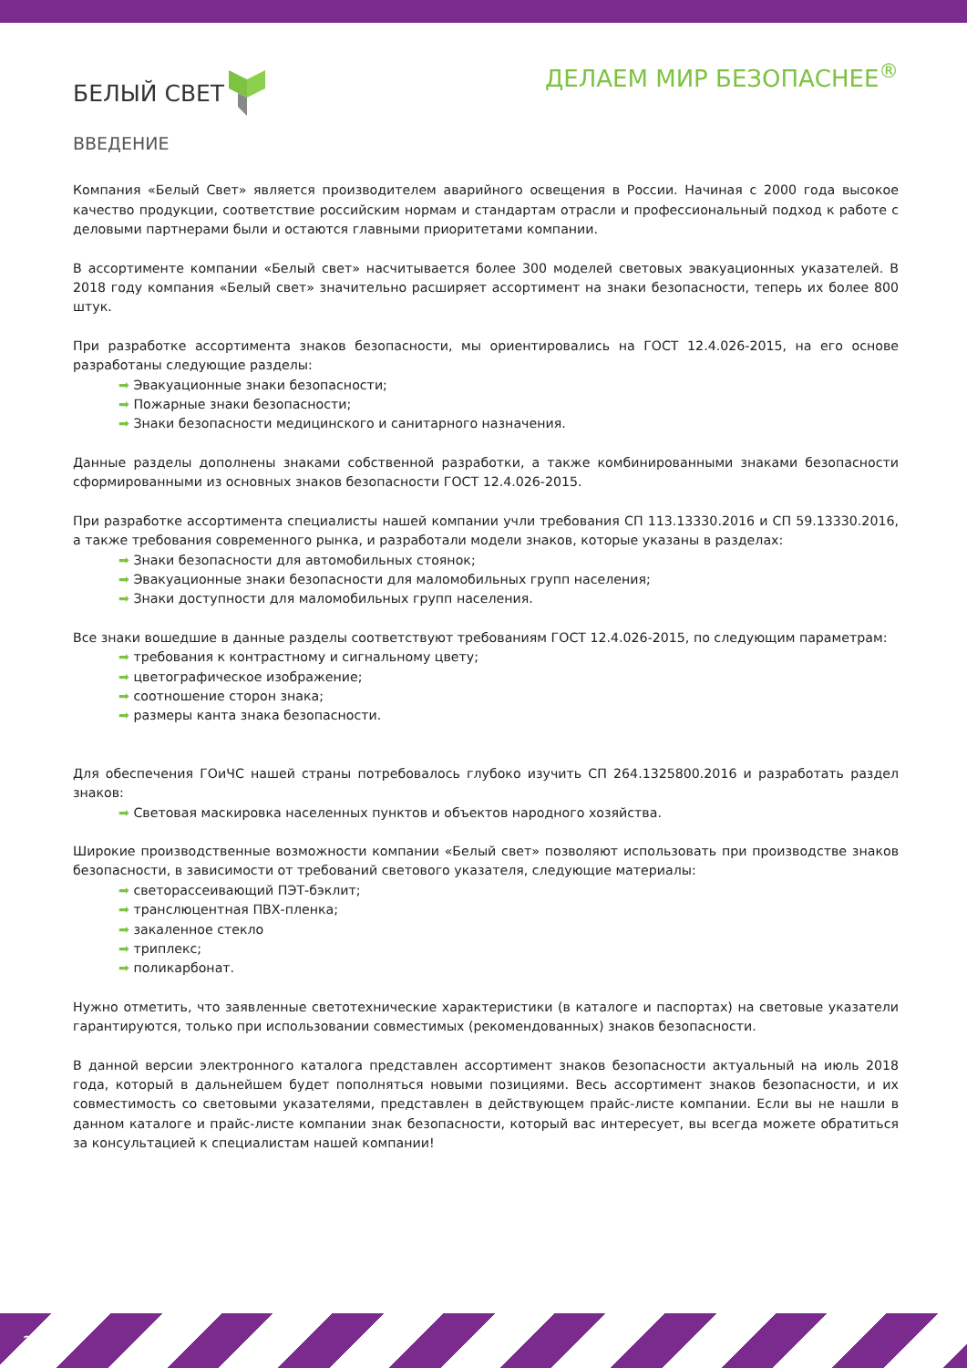БЕЛЫЙ СВЕТ
ДЕЛАЕМ МИР БЕЗОПАСНЕЕ<sup>®</sup>
ВВЕДЕНИЕ
Компания «Белый Свет» является производителем аварийного освещения в России. Начиная с 2000 года высокое качество продукции, соответствие российским нормам и стандартам отрасли и профессиональный подход к работе с деловыми партнерами были и остаются главными приоритетами компании.
В ассортименте компании «Белый свет» насчитывается более 300 моделей световых эвакуационных указателей. В 2018 году компания «Белый свет» значительно расширяет ассортимент на знаки безопасности, теперь их более 800 штук.
При разработке ассортимента знаков безопасности, мы ориентировались на ГОСТ 12.4.026-2015, на его основе разработаны следующие разделы:
Эвакуационные знаки безопасности;
Пожарные знаки безопасности;
Знаки безопасности медицинского и санитарного назначения.
Данные разделы дополнены знаками собственной разработки, а также комбинированными знаками безопасности сформированными из основных знаков безопасности ГОСТ 12.4.026-2015.
При разработке ассортимента специалисты нашей компании учли требования СП 113.13330.2016 и СП 59.13330.2016, а также требования современного рынка, и разработали модели знаков, которые указаны в разделах:
Знаки безопасности для автомобильных стоянок;
Эвакуационные знаки безопасности для маломобильных групп населения;
Знаки доступности для маломобильных групп населения.
Все знаки вошедшие в данные разделы соответствуют требованиям ГОСТ 12.4.026-2015, по следующим параметрам:
требования к контрастному и сигнальному цвету;
цветографическое изображение;
соотношение сторон знака;
размеры канта знака безопасности.
Для обеспечения ГОиЧС нашей страны потребовалось глубоко изучить СП 264.1325800.2016 и разработать раздел знаков:
Световая маскировка населенных пунктов и объектов народного хозяйства.
Широкие производственные возможности компании «Белый свет» позволяют использовать при производстве знаков безопасности, в зависимости от требований светового указателя, следующие материалы:
светорассеивающий ПЭТ-бэклит;
транслюцентная ПВХ-пленка;
закаленное стекло
триплекс;
поликарбонат.
Нужно отметить, что заявленные светотехнические характеристики (в каталоге и паспортах) на световые указатели гарантируются, только при использовании совместимых (рекомендованных) знаков безопасности.
В данной версии электронного каталога представлен ассортимент знаков безопасности актуальный на июль 2018 года, который в дальнейшем будет пополняться новыми позициями. Весь ассортимент знаков безопасности, и их совместимость со световыми указателями, представлен в действующем прайс-листе компании. Если вы не нашли в данном каталоге и прайс-листе компании знак безопасности, который вас интересует, вы всегда можете обратиться за консультацией к специалистам нашей компании!
2